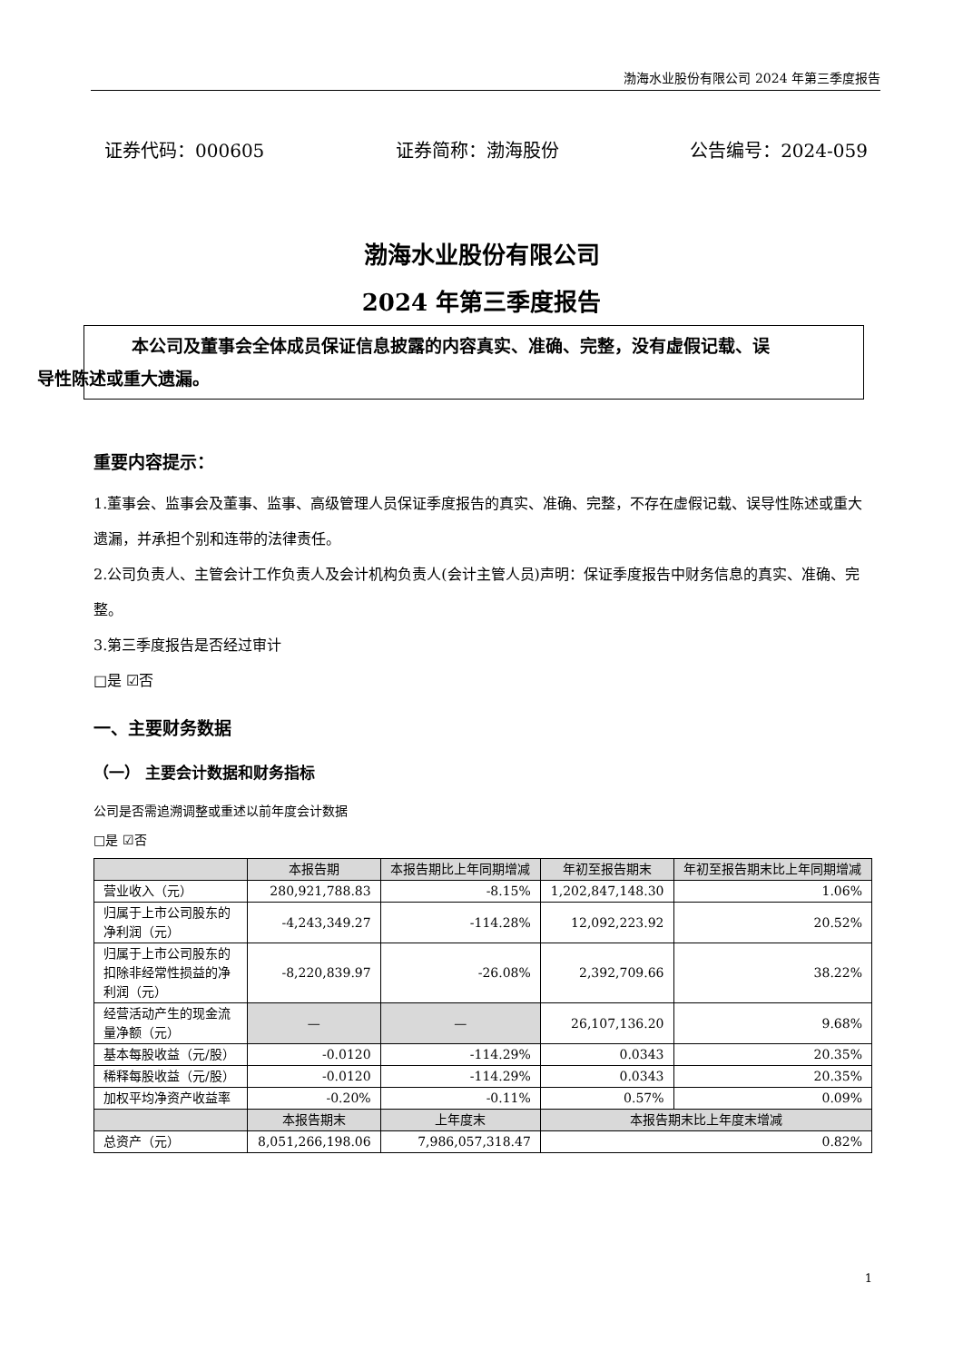渤海水业股份有限公司 2024 年第三季度报告
证券代码：000605 证券简称：渤海股份 公告编号：2024-059
渤海水业股份有限公司
2024 年第三季度报告
本公司及董事会全体成员保证信息披露的内容真实、准确、完整，没有虚假记载、误
导性陈述或重大遗漏。
重要内容提示：
1.董事会、监事会及董事、监事、高级管理人员保证季度报告的真实、准确、完整，不存在虚假记载、误导性陈述或重大遗漏，并承担个别和连带的法律责任。
2.公司负责人、主管会计工作负责人及会计机构负责人(会计主管人员)声明：保证季度报告中财务信息的真实、准确、完整。
3.第三季度报告是否经过审计
□是 ☑否
一、主要财务数据
（一） 主要会计数据和财务指标
公司是否需追溯调整或重述以前年度会计数据
□是 ☑否
| | 本报告期 | 本报告期比上年同期增减 | 年初至报告期末 | 年初至报告期末比上年同期增减 |
| --- | --- | --- | --- | --- |
| 营业收入（元） | 280,921,788.83 | -8.15% | 1,202,847,148.30 | 1.06% |
| 归属于上市公司股东的净利润（元） | -4,243,349.27 | -114.28% | 12,092,223.92 | 20.52% |
| 归属于上市公司股东的扣除非经常性损益的净利润（元） | -8,220,839.97 | -26.08% | 2,392,709.66 | 38.22% |
| 经营活动产生的现金流量净额（元） | — | — | 26,107,136.20 | 9.68% |
| 基本每股收益（元/股） | -0.0120 | -114.29% | 0.0343 | 20.35% |
| 稀释每股收益（元/股） | -0.0120 | -114.29% | 0.0343 | 20.35% |
| 加权平均净资产收益率 | -0.20% | -0.11% | 0.57% | 0.09% |
| | 本报告期末 | 上年度末 | 本报告期末比上年度末增减 | |
| 总资产（元） | 8,051,266,198.06 | 7,986,057,318.47 | 0.82% | |
1